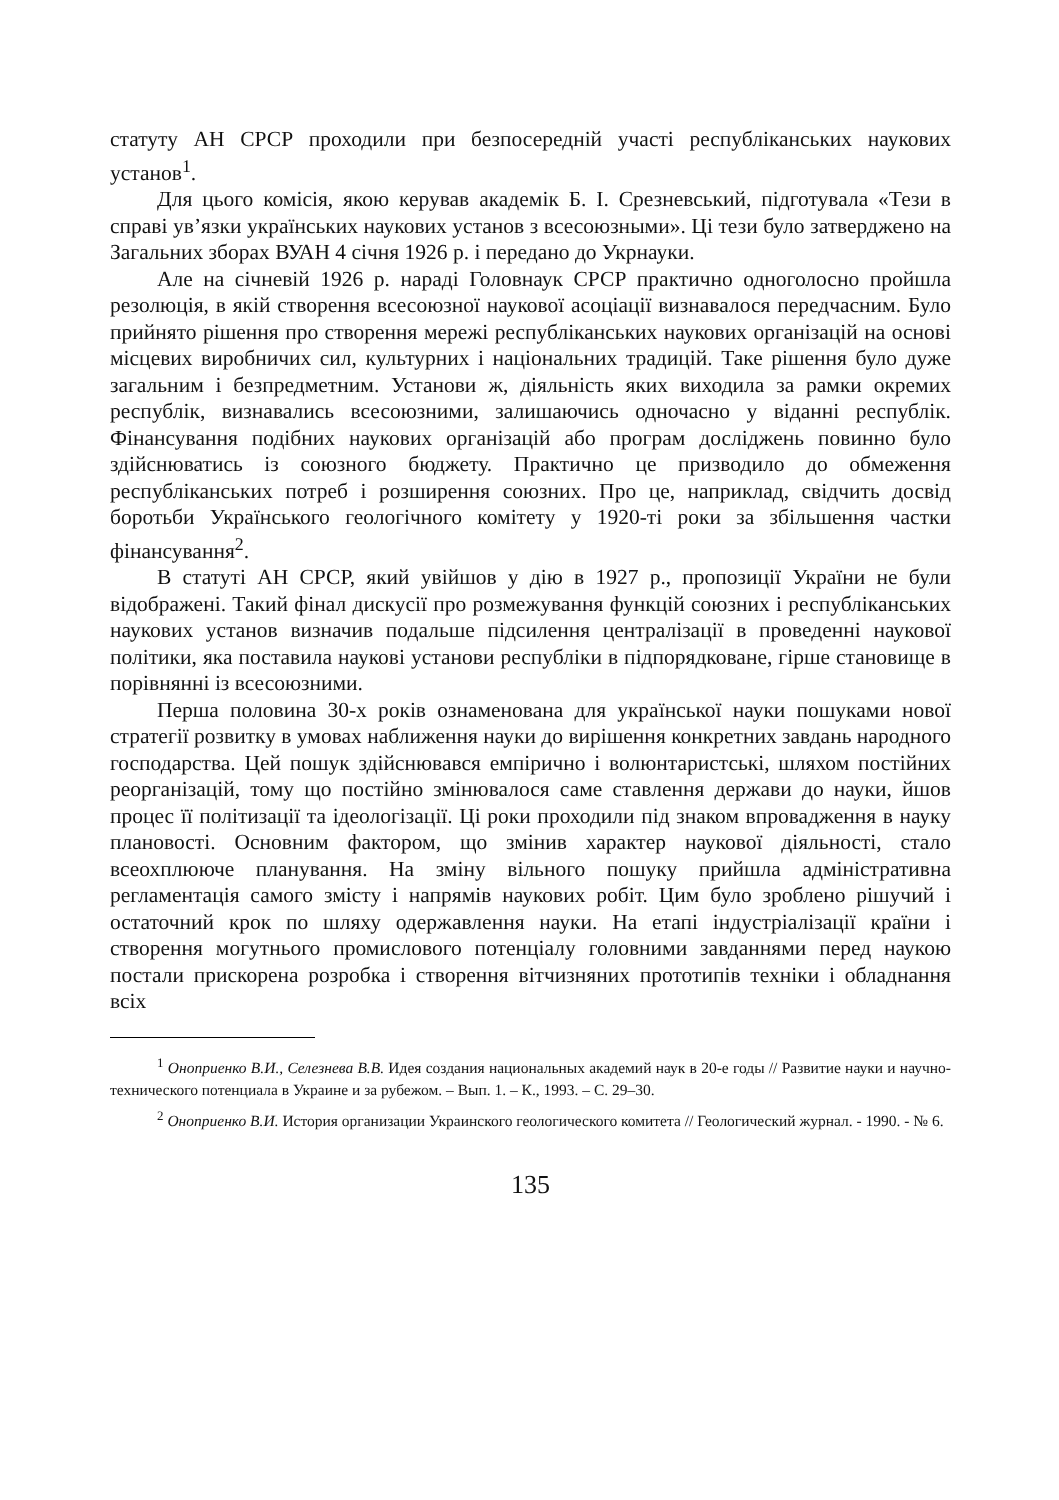статуту АН СРСР проходили при безпосередній участі республіканських наукових установ<sup>1</sup>.
Для цього комісія, якою керував академік Б. І. Срезневський, підготувала «Тези в справі ув’язки українських наукових установ з всесоюзными». Ці тези було затверджено на Загальних зборах ВУАН 4 січня 1926 р. і передано до Укрнауки.
Але на січневій 1926 р. нараді Головнаук СРСР практично одноголосно пройшла резолюція, в якій створення всесоюзної наукової асоціації визнавалося передчасним. Було прийнято рішення про створення мережі республіканських наукових організацій на основі місцевих виробничих сил, культурних і національних традицій. Таке рішення було дуже загальним і безпредметним. Установи ж, діяльність яких виходила за рамки окремих республік, визнавались всесоюзними, залишаючись одночасно у віданні республік. Фінансування подібних наукових організацій або програм досліджень повинно було здійснюватись із союзного бюджету. Практично це призводило до обмеження республіканських потреб і розширення союзних. Про це, наприклад, свідчить досвід боротьби Українського геологічного комітету у 1920-ті роки за збільшення частки фінансування<sup>2</sup>.
В статуті АН СРСР, який увійшов у дію в 1927 р., пропозиції України не були відображені. Такий фінал дискусії про розмежування функцій союзних і республіканських наукових установ визначив подальше підсилення централізації в проведенні наукової політики, яка поставила наукові установи республіки в підпорядковане, гірше становище в порівнянні із всесоюзними.
Перша половина 30-х років ознаменована для української науки пошуками нової стратегії розвитку в умовах наближення науки до вирішення конкретних завдань народного господарства. Цей пошук здійснювався емпірично і волюнтаристські, шляхом постійних реорганізацій, тому що постійно змінювалося саме ставлення держави до науки, йшов процес її політизації та ідеологізації. Ці роки проходили під знаком впровадження в науку плановості. Основним фактором, що змінив характер наукової діяльності, стало всеохплююче планування. На зміну вільного пошуку прийшла адміністративна регламентація самого змісту і напрямів наукових робіт. Цим було зроблено рішучий і остаточний крок по шляху одержавлення науки. На етапі індустріалізації країни і створення могутнього промислового потенціалу головними завданнями перед наукою постали прискорена розробка і створення вітчизняних прототипів техніки і обладнання всіх
<sup>1</sup> Оноприенко В.И., Селезнева В.В. Идея создания национальных академий наук в 20-е годы // Развитие науки и научно-технического потенциала в Украине и за рубежом. – Вып. 1. – К., 1993. – С. 29–30.
<sup>2</sup> Оноприенко В.И. История организации Украинского геологического комитета // Геологический журнал. - 1990. - № 6.
135